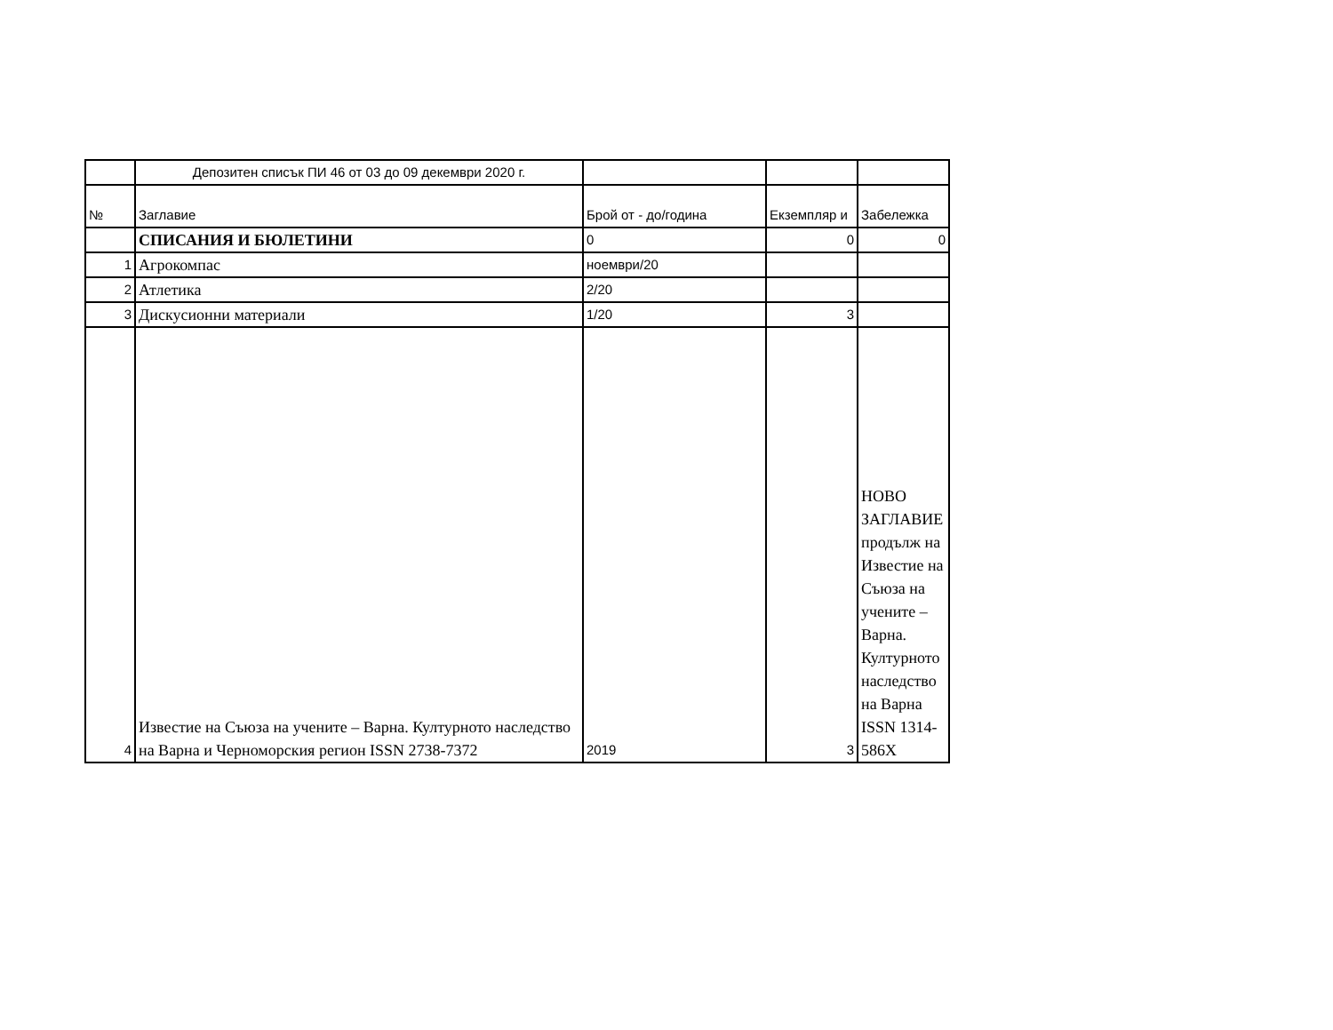| | Депозитен списък ПИ 46 от 03 до 09 декември 2020 г. | | | |
| № | Заглавие | Брой от - до/година | Екземпляр и | Забележка |
| | СПИСАНИЯ И БЮЛЕТИНИ | 0 | 0 | 0 |
| 1 | Агрокомпас | ноември/20 | | |
| 2 | Атлетика | 2/20 | | |
| 3 | Дискусионни материали | 1/20 | 3 | |
| 4 | Известие на Съюза на учените – Варна. Културното наследство на Варна и Черноморския регион ISSN 2738-7372 | 2019 | 3 | НОВО ЗАГЛАВИЕ продълж на Известие на Съюза на учените – Варна. Културното наследство на Варна ISSN 1314-586X |